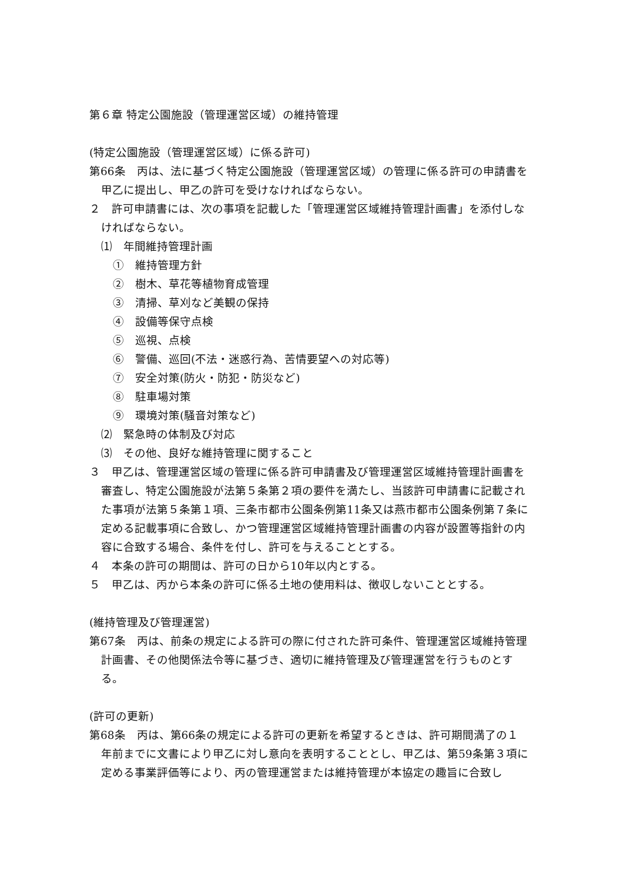第６章 特定公園施設（管理運営区域）の維持管理
(特定公園施設（管理運営区域）に係る許可)
第66条　丙は、法に基づく特定公園施設（管理運営区域）の管理に係る許可の申請書を甲乙に提出し、甲乙の許可を受けなければならない。
２　許可申請書には、次の事項を記載した「管理運営区域維持管理計画書」を添付しなければならない。
⑴　年間維持管理計画
①　維持管理方針
②　樹木、草花等植物育成管理
③　清掃、草刈など美観の保持
④　設備等保守点検
⑤　巡視、点検
⑥　警備、巡回(不法・迷惑行為、苦情要望への対応等)
⑦　安全対策(防火・防犯・防災など)
⑧　駐車場対策
⑨　環境対策(騒音対策など)
⑵　緊急時の体制及び対応
⑶　その他、良好な維持管理に関すること
３　甲乙は、管理運営区域の管理に係る許可申請書及び管理運営区域維持管理計画書を審査し、特定公園施設が法第５条第２項の要件を満たし、当該許可申請書に記載された事項が法第５条第１項、三条市都市公園条例第11条又は燕市都市公園条例第７条に定める記載事項に合致し、かつ管理運営区域維持管理計画書の内容が設置等指針の内容に合致する場合、条件を付し、許可を与えることとする。
４　本条の許可の期間は、許可の日から10年以内とする。
５　甲乙は、丙から本条の許可に係る土地の使用料は、徴収しないこととする。
(維持管理及び管理運営)
第67条　丙は、前条の規定による許可の際に付された許可条件、管理運営区域維持管理計画書、その他関係法令等に基づき、適切に維持管理及び管理運営を行うものとする。
(許可の更新)
第68条　丙は、第66条の規定による許可の更新を希望するときは、許可期間満了の１年前までに文書により甲乙に対し意向を表明することとし、甲乙は、第59条第３項に定める事業評価等により、丙の管理運営または維持管理が本協定の趣旨に合致し